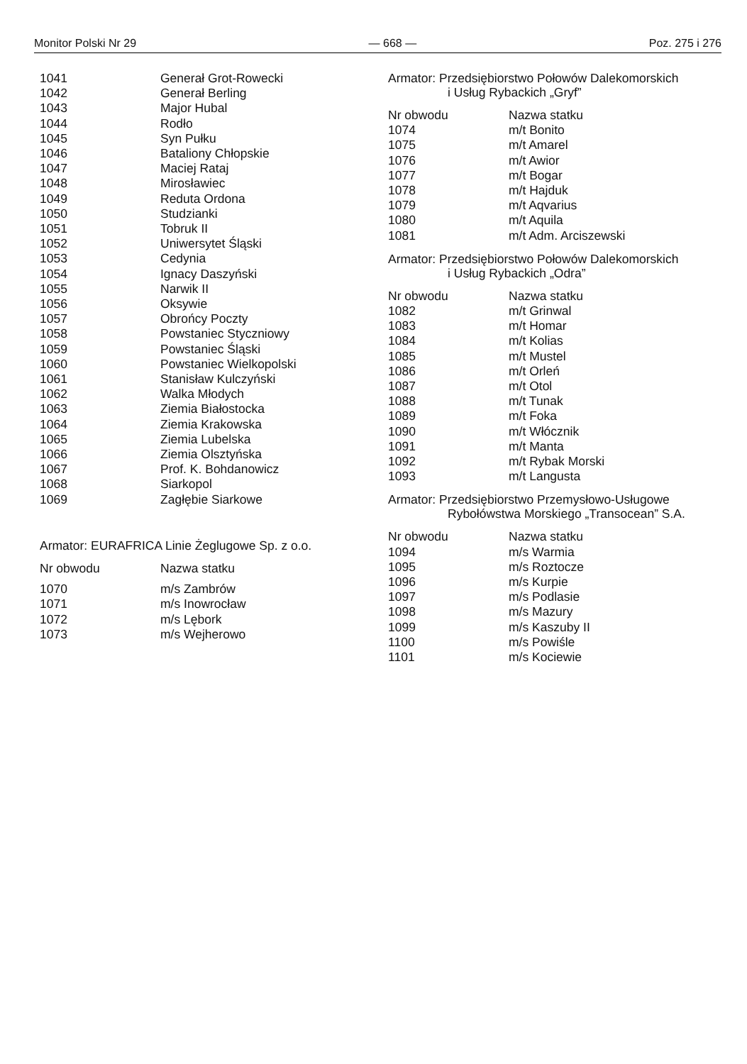Monitor Polski Nr 29 — 668 — Poz. 275 i 276
| 1041 | Generał Grot-Rowecki |
| 1042 | Generał Berling |
| 1043 | Major Hubal |
| 1044 | Rodło |
| 1045 | Syn Pułku |
| 1046 | Bataliony Chłopskie |
| 1047 | Maciej Rataj |
| 1048 | Mirosławiec |
| 1049 | Reduta Ordona |
| 1050 | Studzianki |
| 1051 | Tobruk II |
| 1052 | Uniwersytet Śląski |
| 1053 | Cedynia |
| 1054 | Ignacy Daszyński |
| 1055 | Narwik II |
| 1056 | Oksywie |
| 1057 | Obrońcy Poczty |
| 1058 | Powstaniec Styczniowy |
| 1059 | Powstaniec Śląski |
| 1060 | Powstaniec Wielkopolski |
| 1061 | Stanisław Kulczyński |
| 1062 | Walka Młodych |
| 1063 | Ziemia Białostocka |
| 1064 | Ziemia Krakowska |
| 1065 | Ziemia Lubelska |
| 1066 | Ziemia Olsztyńska |
| 1067 | Prof. K. Bohdanowicz |
| 1068 | Siarkopol |
| 1069 | Zagłębie Siarkowe |
Armator: EURAFRICA Linie Żeglugowe Sp. z o.o.
| Nr obwodu | Nazwa statku |
| --- | --- |
| 1070 | m/s Zambrów |
| 1071 | m/s Inowrocław |
| 1072 | m/s Lębork |
| 1073 | m/s Wejherowo |
Armator: Przedsiębiorstwo Połowów Dalekomorskich
i Usług Rybackich „Gryf”
| Nr obwodu | Nazwa statku |
| --- | --- |
| 1074 | m/t Bonito |
| 1075 | m/t Amarel |
| 1076 | m/t Awior |
| 1077 | m/t Bogar |
| 1078 | m/t Hajduk |
| 1079 | m/t Aqvarius |
| 1080 | m/t Aquila |
| 1081 | m/t Adm. Arciszewski |
Armator: Przedsiębiorstwo Połowów Dalekomorskich
i Usług Rybackich „Odra”
| Nr obwodu | Nazwa statku |
| --- | --- |
| 1082 | m/t Grinwal |
| 1083 | m/t Homar |
| 1084 | m/t Kolias |
| 1085 | m/t Mustel |
| 1086 | m/t Orleń |
| 1087 | m/t Otol |
| 1088 | m/t Tunak |
| 1089 | m/t Foka |
| 1090 | m/t Włócznik |
| 1091 | m/t Manta |
| 1092 | m/t Rybak Morski |
| 1093 | m/t Langusta |
Armator: Przedsiębiorstwo Przemysłowo-Usługowe
Rybołówstwa Morskiego „Transocean” S.A.
| Nr obwodu | Nazwa statku |
| --- | --- |
| 1094 | m/s Warmia |
| 1095 | m/s Roztocze |
| 1096 | m/s Kurpie |
| 1097 | m/s Podlasie |
| 1098 | m/s Mazury |
| 1099 | m/s Kaszuby II |
| 1100 | m/s Powiśle |
| 1101 | m/s Kociewie |